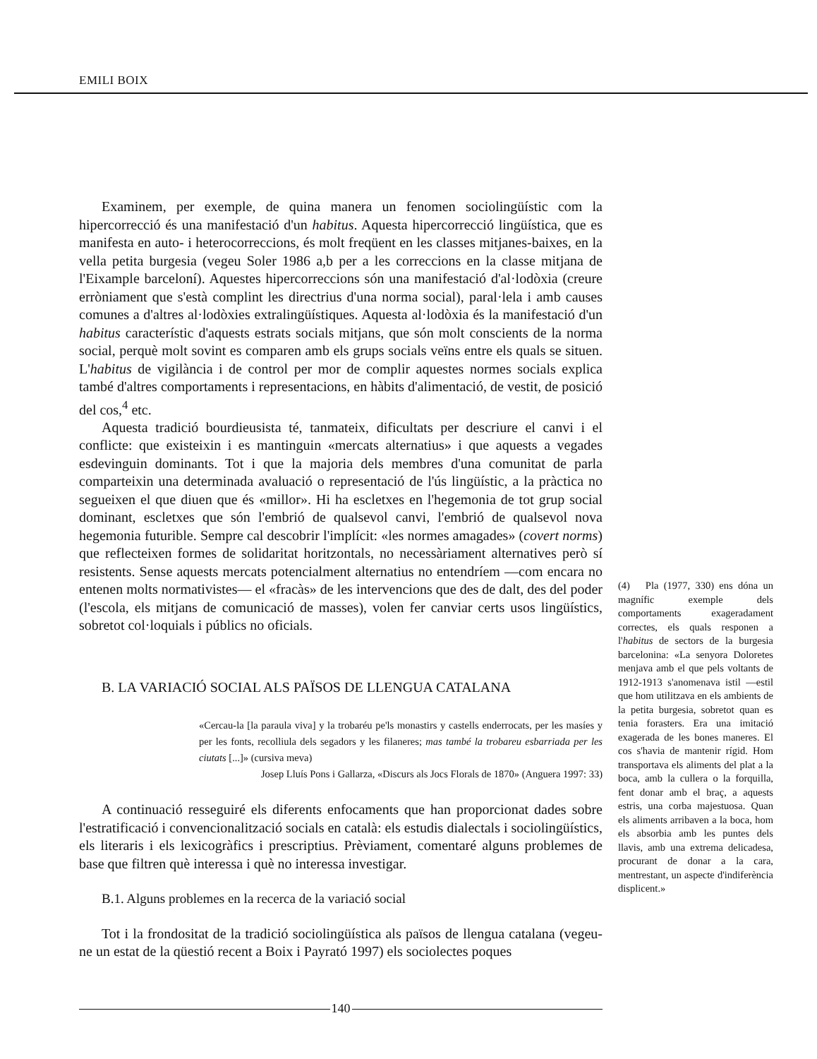EMILI BOIX
Examinem, per exemple, de quina manera un fenomen sociolingüístic com la hipercorrecció és una manifestació d'un habitus. Aquesta hipercorrecció lingüística, que es manifesta en auto- i heterocorreccions, és molt freqüent en les classes mitjanes-baixes, en la vella petita burgesia (vegeu Soler 1986 a,b per a les correccions en la classe mitjana de l'Eixample barceloní). Aquestes hipercorreccions són una manifestació d'al·lodòxia (creure erròniament que s'està complint les directrius d'una norma social), paral·lela i amb causes comunes a d'altres al·lodòxies extralingüístiques. Aquesta al·lodòxia és la manifestació d'un habitus característic d'aquests estrats socials mitjans, que són molt conscients de la norma social, perquè molt sovint es comparen amb els grups socials veïns entre els quals se situen. L'habitus de vigilància i de control per mor de complir aquestes normes socials explica també d'altres comportaments i representacions, en hàbits d'alimentació, de vestit, de posició del cos,<sup>4</sup> etc.
Aquesta tradició bourdieusista té, tanmateix, dificultats per descriure el canvi i el conflicte: que existeixin i es mantinguin «mercats alternatius» i que aquests a vegades esdevinguin dominants. Tot i que la majoria dels membres d'una comunitat de parla comparteixin una determinada avaluació o representació de l'ús lingüístic, a la pràctica no segueixen el que diuen que és «millor». Hi ha escletxes en l'hegemonia de tot grup social dominant, escletxes que són l'embrió de qualsevol canvi, l'embrió de qualsevol nova hegemonia futurible. Sempre cal descobrir l'implícit: «les normes amagades» (covert norms) que reflecteixen formes de solidaritat horitzontals, no necessàriament alternatives però sí resistents. Sense aquests mercats potencialment alternatius no entendríem —com encara no entenen molts normativistes— el «fracàs» de les intervencions que des de dalt, des del poder (l'escola, els mitjans de comunicació de masses), volen fer canviar certs usos lingüístics, sobretot col·loquials i públics no oficials.
B. LA VARIACIÓ SOCIAL ALS PAÏSOS DE LLENGUA CATALANA
«Cercau-la [la paraula viva] y la trobaréu pe'ls monastirs y castells enderrocats, per les masíes y per les fonts, recolliula dels segadors y les filaneres; mas també la trobareu esbarriada per les ciutats [...]» (cursiva meva)
Josep Lluís Pons i Gallarza, «Discurs als Jocs Florals de 1870» (Anguera 1997: 33)
A continuació resseguiré els diferents enfocaments que han proporcionat dades sobre l'estratificació i convencionalització socials en català: els estudis dialectals i sociolingüístics, els literaris i els lexicogràfics i prescriptius. Prèviament, comentaré alguns problemes de base que filtren què interessa i què no interessa investigar.
B.1. Alguns problemes en la recerca de la variació social
Tot i la frondositat de la tradició sociolingüística als països de llengua catalana (vegeu-ne un estat de la qüestió recent a Boix i Payrató 1997) els sociolectes poques
(4) Pla (1977, 330) ens dóna un magnífic exemple dels comportaments exageradament correctes, els quals responen a l'habitus de sectors de la burgesia barcelonina: «La senyora Doloretes menjava amb el que pels voltants de 1912-1913 s'anomenava istil —estil que hom utilitzava en els ambients de la petita burgesia, sobretot quan es tenia forasters. Era una imitació exagerada de les bones maneres. El cos s'havia de mantenir rígid. Hom transportava els aliments del plat a la boca, amb la cullera o la forquilla, fent donar amb el braç, a aquests estris, una corba majestuosa. Quan els aliments arribaven a la boca, hom els absorbia amb les puntes dels llavis, amb una extrema delicadesa, procurant de donar a la cara, mentrestant, un aspecte d'indiferència displicent.»
140